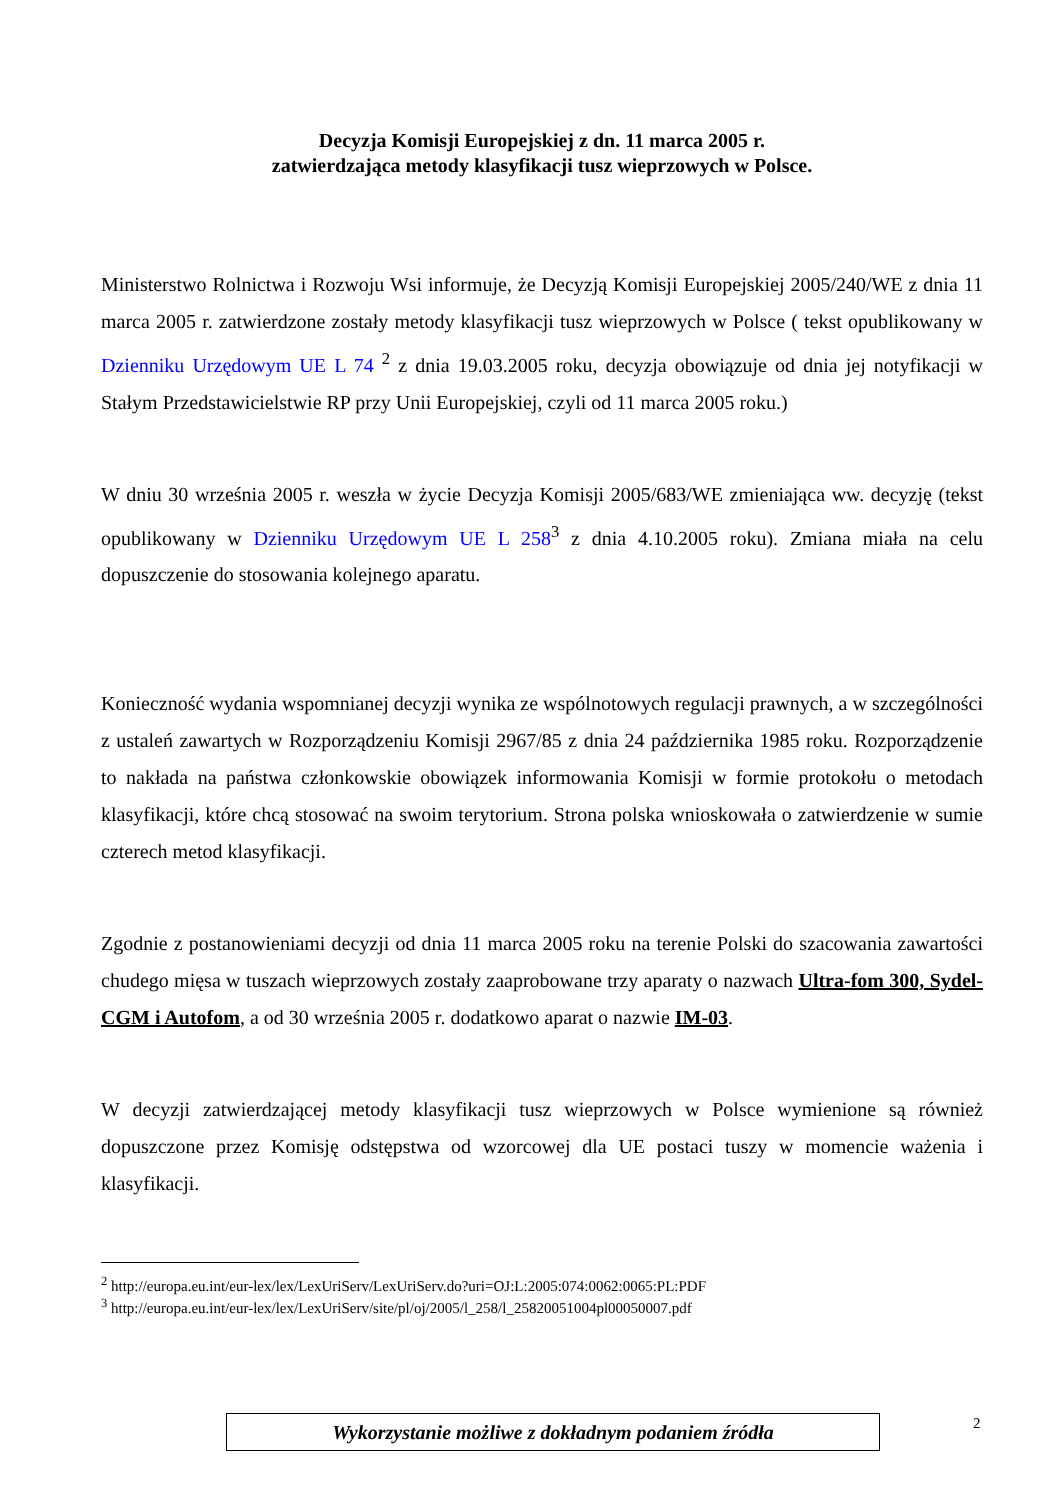Decyzja Komisji Europejskiej z dn. 11 marca 2005 r.
zatwierdzająca metody klasyfikacji tusz wieprzowych w Polsce.
Ministerstwo Rolnictwa i Rozwoju Wsi informuje, że Decyzją Komisji Europejskiej 2005/240/WE z dnia 11 marca 2005 r. zatwierdzone zostały metody klasyfikacji tusz wieprzowych w Polsce ( tekst opublikowany w Dzienniku Urzędowym UE L 74 <sup>2</sup> z dnia 19.03.2005 roku, decyzja obowiązuje od dnia jej notyfikacji w Stałym Przedstawicielstwie RP przy Unii Europejskiej, czyli od 11 marca 2005 roku.)
W dniu 30 września 2005 r. weszła w życie Decyzja Komisji 2005/683/WE zmieniająca ww. decyzję (tekst opublikowany w Dzienniku Urzędowym UE L 258<sup>3</sup> z dnia 4.10.2005 roku). Zmiana miała na celu dopuszczenie do stosowania kolejnego aparatu.
Konieczność wydania wspomnianej decyzji wynika ze wspólnotowych regulacji prawnych, a w szczególności z ustaleń zawartych w Rozporządzeniu Komisji 2967/85 z dnia 24 października 1985 roku. Rozporządzenie to nakłada na państwa członkowskie obowiązek informowania Komisji w formie protokołu o metodach klasyfikacji, które chcą stosować na swoim terytorium. Strona polska wnioskowała o zatwierdzenie w sumie czterech metod klasyfikacji.
Zgodnie z postanowieniami decyzji od dnia 11 marca 2005 roku na terenie Polski do szacowania zawartości chudego mięsa w tuszach wieprzowych zostały zaaprobowane trzy aparaty o nazwach Ultra-fom 300, Sydel-CGM i Autofom, a od 30 września 2005 r. dodatkowo aparat o nazwie IM-03.
W decyzji zatwierdzającej metody klasyfikacji tusz wieprzowych w Polsce wymienione są również dopuszczone przez Komisję odstępstwa od wzorcowej dla UE postaci tuszy w momencie ważenia i klasyfikacji.
<sup>2</sup> http://europa.eu.int/eur-lex/lex/LexUriServ/LexUriServ.do?uri=OJ:L:2005:074:0062:0065:PL:PDF
<sup>3</sup> http://europa.eu.int/eur-lex/lex/LexUriServ/site/pl/oj/2005/l_258/l_25820051004pl00050007.pdf
Wykorzystanie możliwe z dokładnym podaniem źródła 2